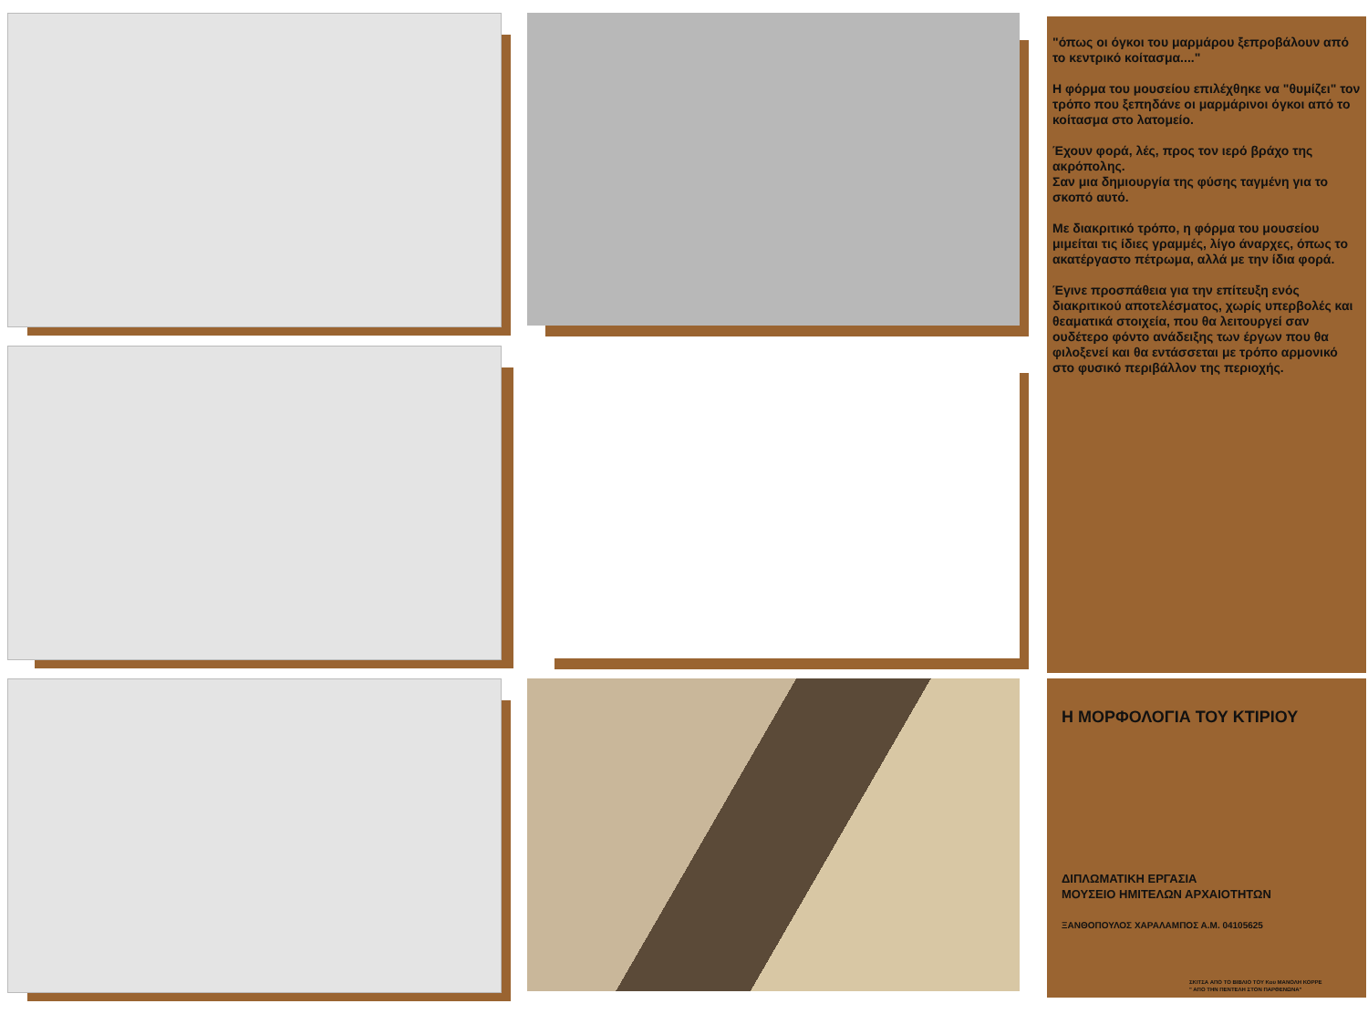"όπως οι όγκοι του μαρμάρου ξεπροβάλουν από το κεντρικό κοίτασμα...."
Η φόρμα του μουσείου επιλέχθηκε να "θυμίζει" τον τρόπο που ξεπηδάνε οι μαρμάρινοι όγκοι από το κοίτασμα στο λατομείο.
Έχουν φορά, λές, προς τον ιερό βράχο της ακρόπολης.
Σαν μια δημιουργία της φύσης ταγμένη για το σκοπό αυτό.
Με διακριτικό τρόπο, η φόρμα του μουσείου μιμείται τις ίδιες γραμμές, λίγο άναρχες, όπως το ακατέργαστο πέτρωμα, αλλά με την ίδια φορά.
Έγινε προσπάθεια για την επίτευξη ενός διακριτικού αποτελέσματος, χωρίς υπερβολές και θεαματικά στοιχεία, που θα λειτουργεί σαν ουδέτερο φόντο ανάδειξης των έργων που θα φιλοξενεί και θα εντάσσεται με τρόπο αρμονικό στο φυσικό περιβάλλον της περιοχής.
Η ΜΟΡΦΟΛΟΓΙΑ ΤΟΥ ΚΤΙΡΙΟΥ
ΔΙΠΛΩΜΑΤΙΚΗ ΕΡΓΑΣΙΑ
ΜΟΥΣΕΙΟ ΗΜΙΤΕΛΩΝ ΑΡΧΑΙΟΤΗΤΩΝ
ΞΑΝΘΟΠΟΥΛΟΣ ΧΑΡΑΛΑΜΠΟΣ Α.Μ. 04105625
ΣΚΙΤΣΑ ΑΠΟ ΤΟ ΒΙΒΛΙΟ ΤΟΥ Κου ΜΑΝΟΛΗ ΚΟΡΡΕ
" ΑΠΟ ΤΗΝ ΠΕΝΤΕΛΗ ΣΤΟΝ ΠΑΡΘΕΝΩΝΑ"